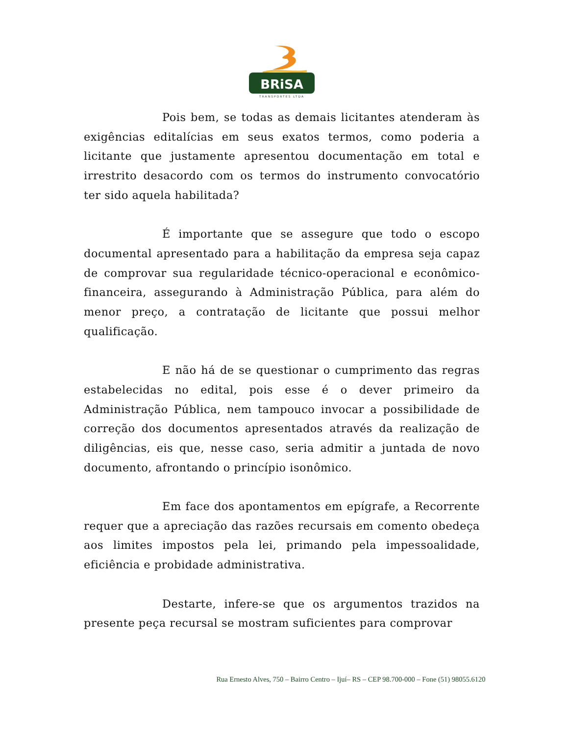BRiSA
TRANSPORTES LTDA
Pois bem, se todas as demais licitantes atenderam às exigências editalícias em seus exatos termos, como poderia a licitante que justamente apresentou documentação em total e irrestrito desacordo com os termos do instrumento convocatório ter sido aquela habilitada?
É importante que se assegure que todo o escopo documental apresentado para a habilitação da empresa seja capaz de comprovar sua regularidade técnico-operacional e econômico-financeira, assegurando à Administração Pública, para além do menor preço, a contratação de licitante que possui melhor qualificação.
E não há de se questionar o cumprimento das regras estabelecidas no edital, pois esse é o dever primeiro da Administração Pública, nem tampouco invocar a possibilidade de correção dos documentos apresentados através da realização de diligências, eis que, nesse caso, seria admitir a juntada de novo documento, afrontando o princípio isonômico.
Em face dos apontamentos em epígrafe, a Recorrente requer que a apreciação das razões recursais em comento obedeça aos limites impostos pela lei, primando pela impessoalidade, eficiência e probidade administrativa.
Destarte, infere-se que os argumentos trazidos na presente peça recursal se mostram suficientes para comprovar
Rua Ernesto Alves, 750 – Bairro Centro – Ijuí– RS – CEP 98.700-000 – Fone (51) 98055.6120